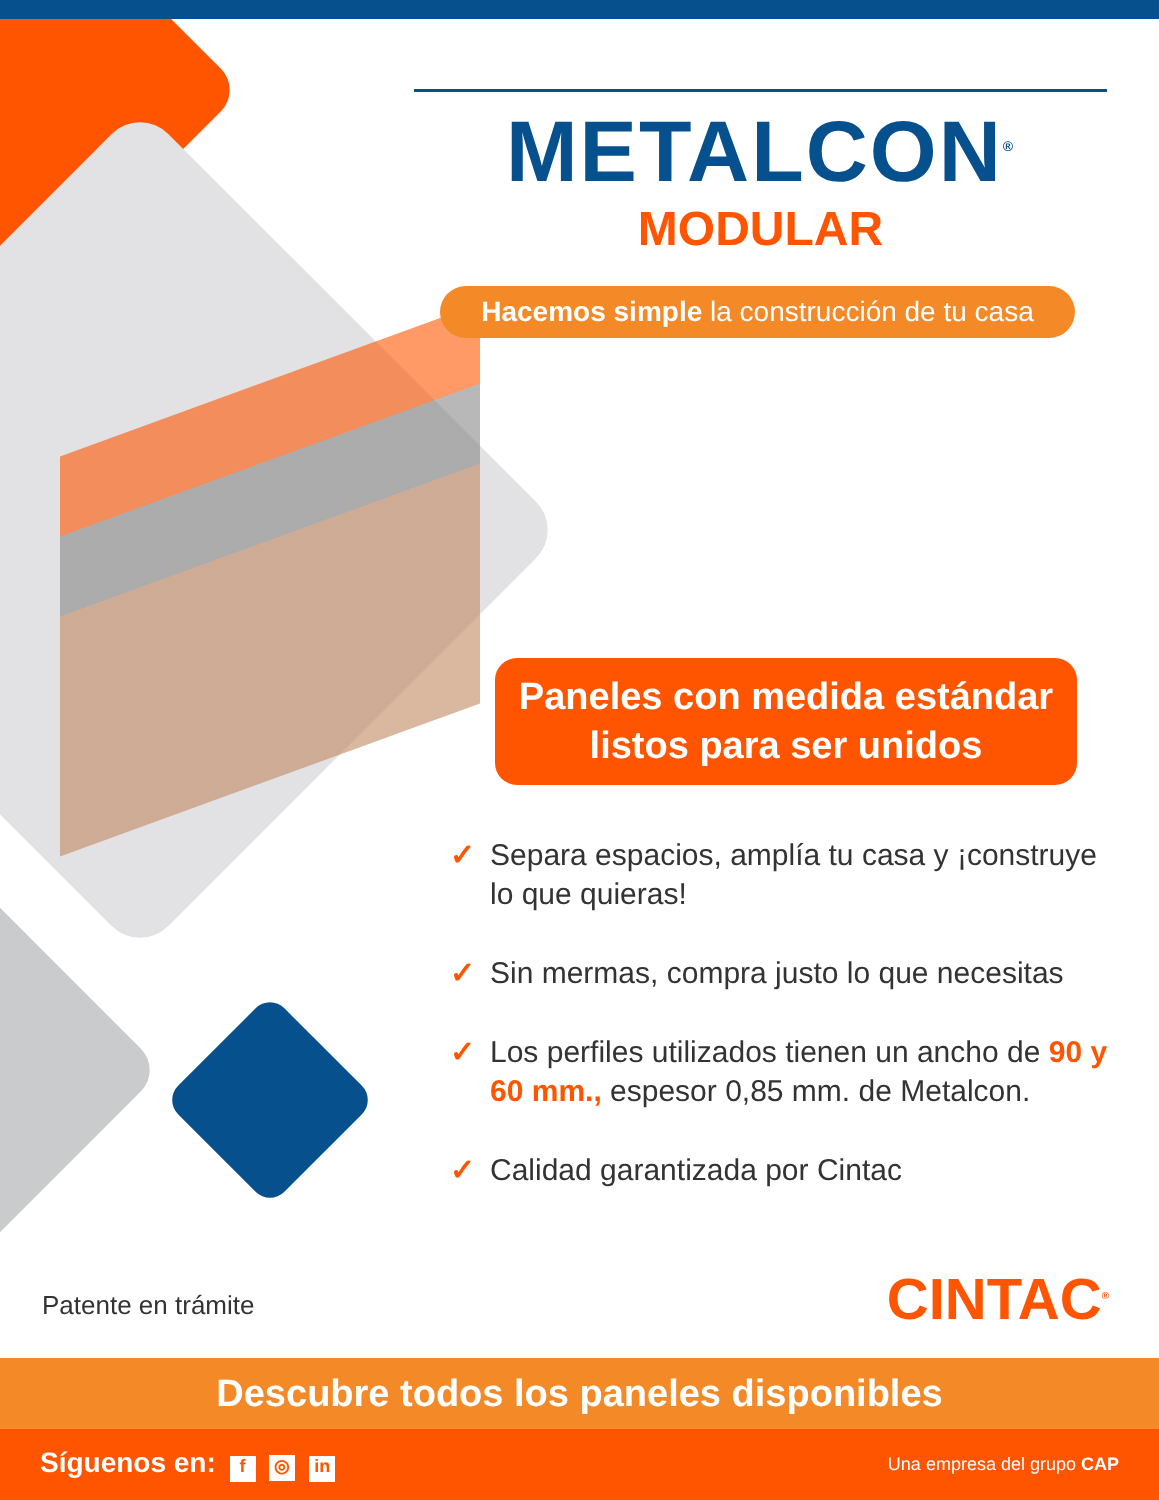METALCON<sup>®</sup>
MODULAR
Hacemos simple la construcción de tu casa
Paneles con medida estándar
listos para ser unidos
✓ Separa espacios, amplía tu casa y ¡construye lo que quieras!
✓ Sin mermas, compra justo lo que necesitas
✓ Los perfiles utilizados tienen un ancho de 90 y 60 mm., espesor 0,85 mm. de Metalcon.
✓ Calidad garantizada por Cintac
Patente en trámite CINTAC<sup>®</sup>
Descubre todos los paneles disponibles
Síguenos en: f ◎ in Una empresa del grupo CAP